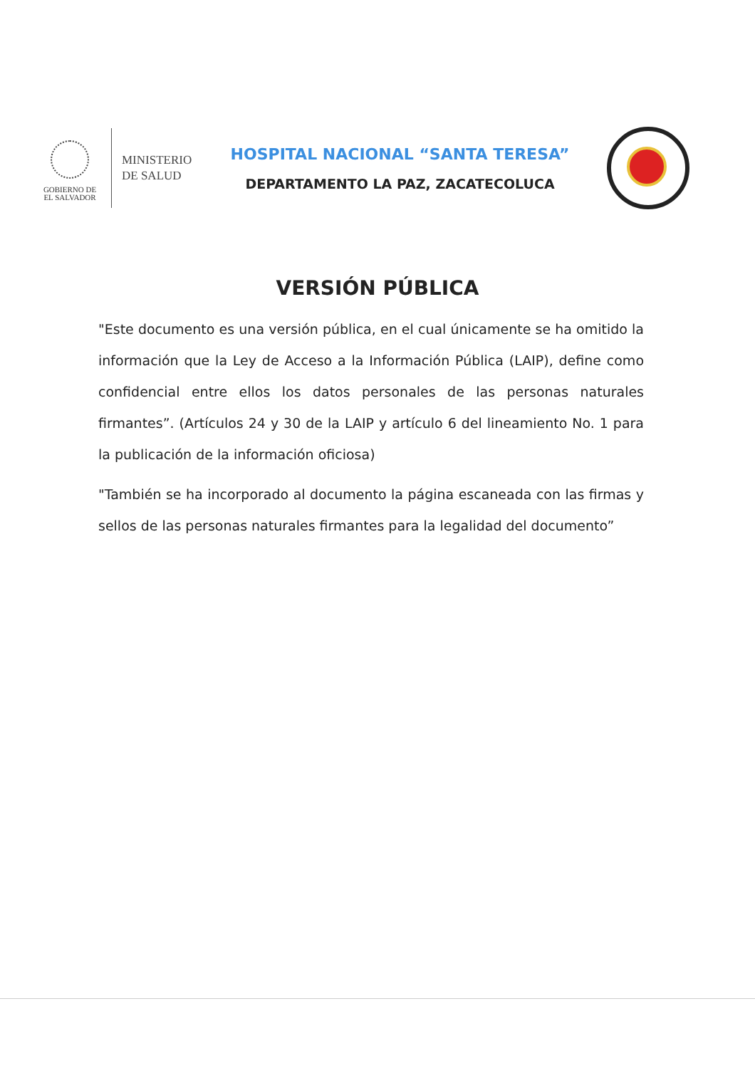GOBIERNO DE
EL SALVADOR
MINISTERIO
DE SALUD
HOSPITAL NACIONAL “SANTA TERESA”
DEPARTAMENTO LA PAZ, ZACATECOLUCA
VERSIÓN PÚBLICA
"Este documento es una versión pública, en el cual únicamente se ha omitido la información que la Ley de Acceso a la Información Pública (LAIP), define como confidencial entre ellos los datos personales de las personas naturales firmantes”. (Artículos 24 y 30 de la LAIP y artículo 6 del lineamiento No. 1 para la publicación de la información oficiosa)
"También se ha incorporado al documento la página escaneada con las firmas y sellos de las personas naturales firmantes para la legalidad del documento”